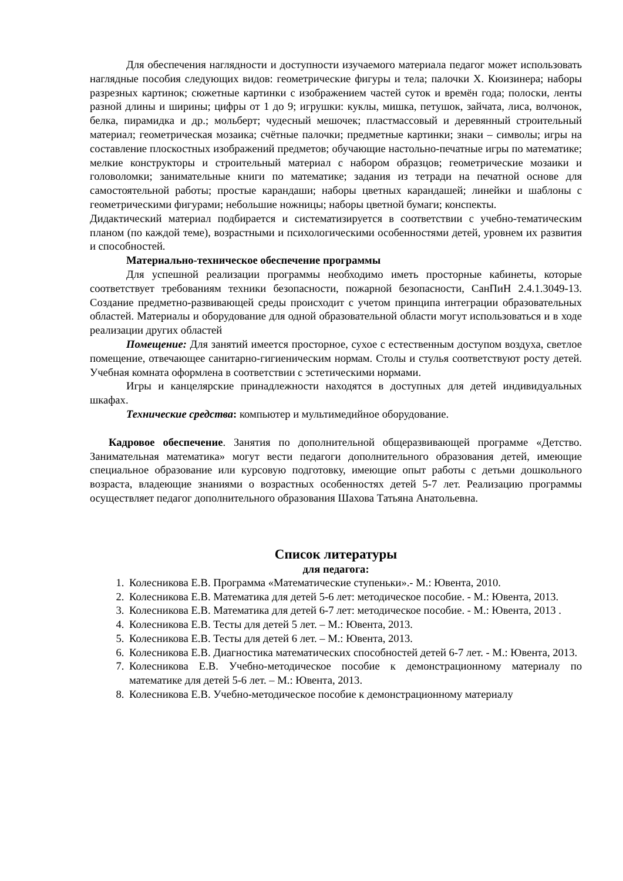Для обеспечения наглядности и доступности изучаемого материала педагог может использовать наглядные пособия следующих видов: геометрические фигуры и тела; палочки Х. Кюизинера; наборы разрезных картинок; сюжетные картинки с изображением частей суток и времён года; полоски, ленты разной длины и ширины; цифры от 1 до 9; игрушки: куклы, мишка, петушок, зайчата, лиса, волчонок, белка, пирамидка и др.; мольберт; чудесный мешочек; пластмассовый и деревянный строительный материал; геометрическая мозаика; счётные палочки; предметные картинки; знаки – символы; игры на составление плоскостных изображений предметов; обучающие настольно-печатные игры по математике; мелкие конструкторы и строительный материал с набором образцов; геометрические мозаики и головоломки; занимательные книги по математике; задания из тетради на печатной основе для самостоятельной работы; простые карандаши; наборы цветных карандашей; линейки и шаблоны с геометрическими фигурами; небольшие ножницы; наборы цветной бумаги; конспекты.
Дидактический материал подбирается и систематизируется в соответствии с учебно-тематическим планом (по каждой теме), возрастными и психологическими особенностями детей, уровнем их развития и способностей.
Материально-техническое обеспечение программы
Для успешной реализации программы необходимо иметь просторные кабинеты, которые соответствует требованиям техники безопасности, пожарной безопасности, СанПиН 2.4.1.3049-13. Создание предметно-развивающей среды происходит с учетом принципа интеграции образовательных областей. Материалы и оборудование для одной образовательной области могут использоваться и в ходе реализации других областей
Помещение: Для занятий имеется просторное, сухое с естественным доступом воздуха, светлое помещение, отвечающее санитарно-гигиеническим нормам. Столы и стулья соответствуют росту детей. Учебная комната оформлена в соответствии с эстетическими нормами.
Игры и канцелярские принадлежности находятся в доступных для детей индивидуальных шкафах.
Технические средства: компьютер и мультимедийное оборудование.
Кадровое обеспечение. Занятия по дополнительной общеразвивающей программе «Детство. Занимательная математика» могут вести педагоги дополнительного образования детей, имеющие специальное образование или курсовую подготовку, имеющие опыт работы с детьми дошкольного возраста, владеющие знаниями о возрастных особенностях детей 5-7 лет. Реализацию программы осуществляет педагог дополнительного образования Шахова Татьяна Анатольевна.
Список литературы
для педагога:
1. Колесникова Е.В. Программа «Математические ступеньки».- М.: Ювента, 2010.
2. Колесникова Е.В. Математика для детей 5-6 лет: методическое пособие. - М.: Ювента, 2013.
3. Колесникова Е.В. Математика для детей 6-7 лет: методическое пособие. - М.: Ювента, 2013 .
4. Колесникова Е.В. Тесты для детей 5 лет. – М.: Ювента, 2013.
5. Колесникова Е.В. Тесты для детей 6 лет. – М.: Ювента, 2013.
6. Колесникова Е.В. Диагностика математических способностей детей 6-7 лет. - М.: Ювента, 2013.
7. Колесникова Е.В. Учебно-методическое пособие к демонстрационному материалу по математике для детей 5-6 лет. – М.: Ювента, 2013.
8. Колесникова Е.В. Учебно-методическое пособие к демонстрационному материалу